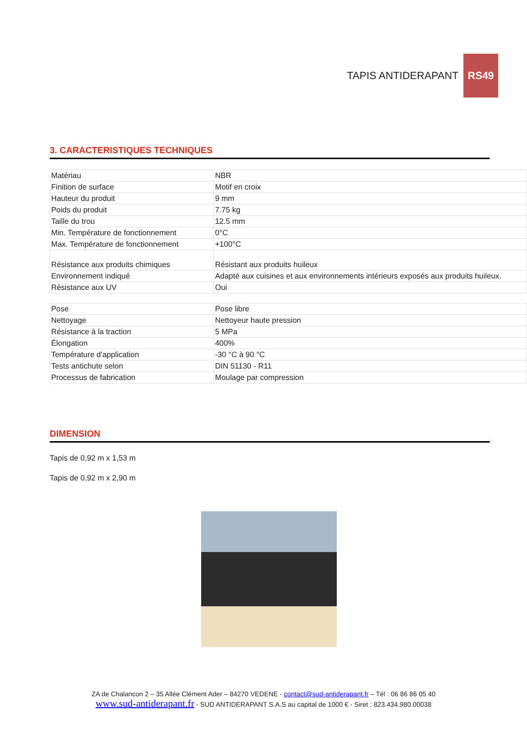TAPIS ANTIDERAPANT RS49
3. CARACTERISTIQUES TECHNIQUES
| Matériau | NBR |
| Finition de surface | Motif en croix |
| Hauteur du produit | 9 mm |
| Poids du produit | 7.75 kg |
| Taille du trou | 12.5 mm |
| Min. Température de fonctionnement | 0°C |
| Max. Température de fonctionnement | +100°C |
| Résistance aux produits chimiques | Résistant aux produits huileux |
| Environnement indiqué | Adapté aux cuisines et aux environnements intérieurs exposés aux produits huileux. |
| Résistance aux UV | Oui |
| Pose | Pose libre |
| Nettoyage | Nettoyeur haute pression |
| Résistance à la traction | 5 MPa |
| Élongation | 400% |
| Température d'application | -30 °C à 90 °C |
| Tests antichute selon | DIN 51130 - R11 |
| Processus de fabrication | Moulage par compression |
DIMENSION
Tapis de 0,92 m x 1,53 m
Tapis de 0,92 m x 2,90 m
ZA de Chalancon 2 – 35 Allée Clément Ader – 84270 VEDENE - contact@sud-antiderapant.fr – Tél : 06 86 86 05 40
www.sud-antiderapant.fr - SUD ANTIDERAPANT S.A.S au capital de 1000 € - Siret : 823.434.980.00038